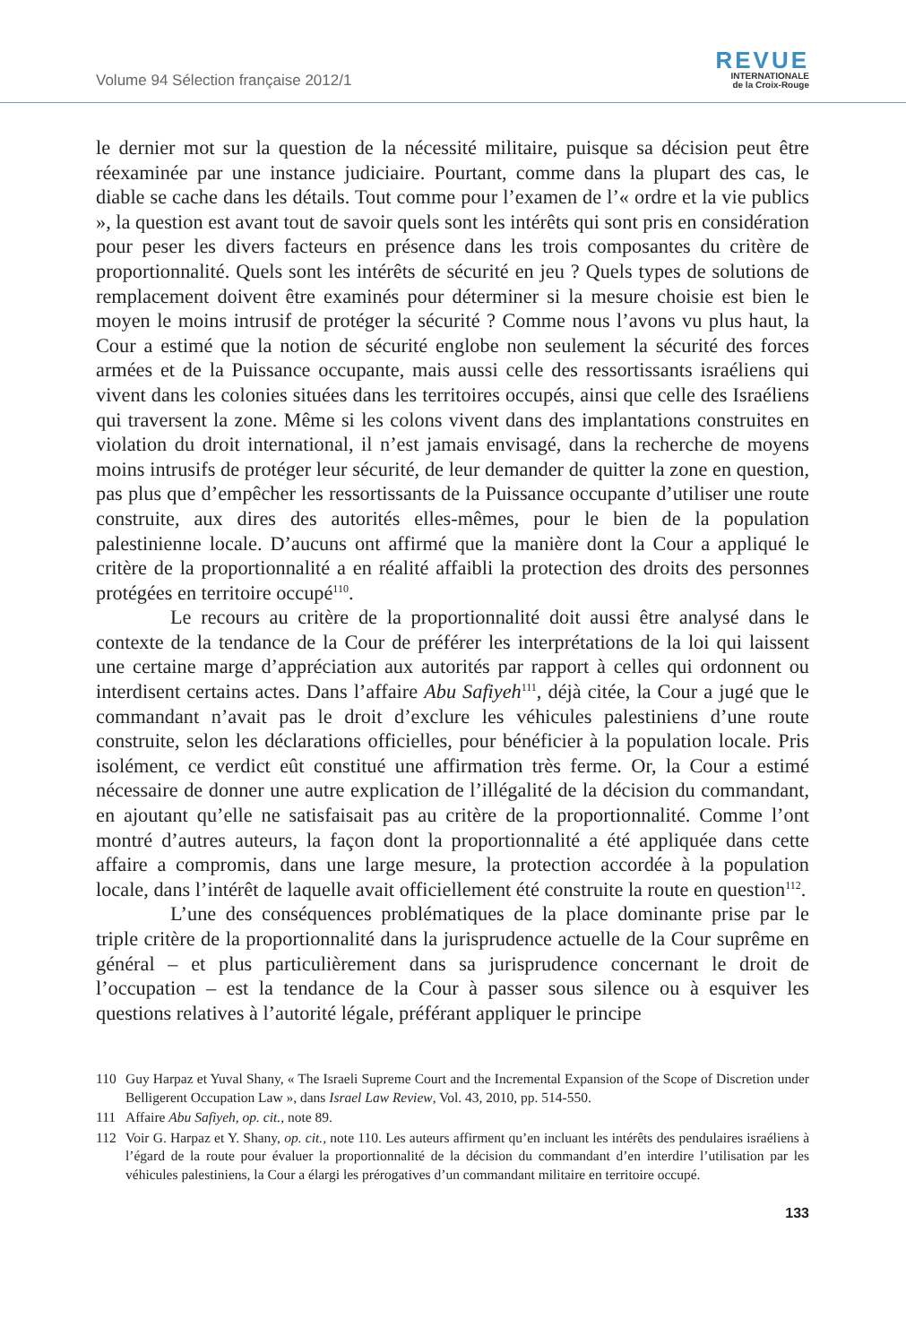Volume 94 Sélection française 2012/1
REVUE
INTERNATIONALE
de la Croix-Rouge
le dernier mot sur la question de la nécessité militaire, puisque sa décision peut être réexaminée par une instance judiciaire. Pourtant, comme dans la plupart des cas, le diable se cache dans les détails. Tout comme pour l’examen de l’« ordre et la vie publics », la question est avant tout de savoir quels sont les intérêts qui sont pris en considération pour peser les divers facteurs en présence dans les trois composantes du critère de proportionnalité. Quels sont les intérêts de sécurité en jeu ? Quels types de solutions de remplacement doivent être examinés pour déterminer si la mesure choisie est bien le moyen le moins intrusif de protéger la sécurité ? Comme nous l’avons vu plus haut, la Cour a estimé que la notion de sécurité englobe non seulement la sécurité des forces armées et de la Puissance occupante, mais aussi celle des ressortissants israéliens qui vivent dans les colonies situées dans les territoires occupés, ainsi que celle des Israéliens qui traversent la zone. Même si les colons vivent dans des implantations construites en violation du droit international, il n’est jamais envisagé, dans la recherche de moyens moins intrusifs de protéger leur sécurité, de leur demander de quitter la zone en question, pas plus que d’empêcher les ressortissants de la Puissance occupante d’utiliser une route construite, aux dires des autorités elles-mêmes, pour le bien de la population palestinienne locale. D’aucuns ont affirmé que la manière dont la Cour a appliqué le critère de la proportionnalité a en réalité affaibli la protection des droits des personnes protégées en territoire occupé<sup>110</sup>.
Le recours au critère de la proportionnalité doit aussi être analysé dans le contexte de la tendance de la Cour de préférer les interprétations de la loi qui laissent une certaine marge d’appréciation aux autorités par rapport à celles qui ordonnent ou interdisent certains actes. Dans l’affaire Abu Safiyeh<sup>111</sup>, déjà citée, la Cour a jugé que le commandant n’avait pas le droit d’exclure les véhicules palestiniens d’une route construite, selon les déclarations officielles, pour bénéficier à la population locale. Pris isolément, ce verdict eût constitué une affirmation très ferme. Or, la Cour a estimé nécessaire de donner une autre explication de l’illégalité de la décision du commandant, en ajoutant qu’elle ne satisfaisait pas au critère de la proportionnalité. Comme l’ont montré d’autres auteurs, la façon dont la proportionnalité a été appliquée dans cette affaire a compromis, dans une large mesure, la protection accordée à la population locale, dans l’intérêt de laquelle avait officiellement été construite la route en question<sup>112</sup>.
L’une des conséquences problématiques de la place dominante prise par le triple critère de la proportionnalité dans la jurisprudence actuelle de la Cour suprême en général – et plus particulièrement dans sa jurisprudence concernant le droit de l’occupation – est la tendance de la Cour à passer sous silence ou à esquiver les questions relatives à l’autorité légale, préférant appliquer le principe
110 Guy Harpaz et Yuval Shany, « The Israeli Supreme Court and the Incremental Expansion of the Scope of Discretion under Belligerent Occupation Law », dans Israel Law Review, Vol. 43, 2010, pp. 514-550.
111 Affaire Abu Safiyeh, op. cit., note 89.
112 Voir G. Harpaz et Y. Shany, op. cit., note 110. Les auteurs affirment qu’en incluant les intérêts des pendulaires israéliens à l’égard de la route pour évaluer la proportionnalité de la décision du commandant d’en interdire l’utilisation par les véhicules palestiniens, la Cour a élargi les prérogatives d’un commandant militaire en territoire occupé.
133